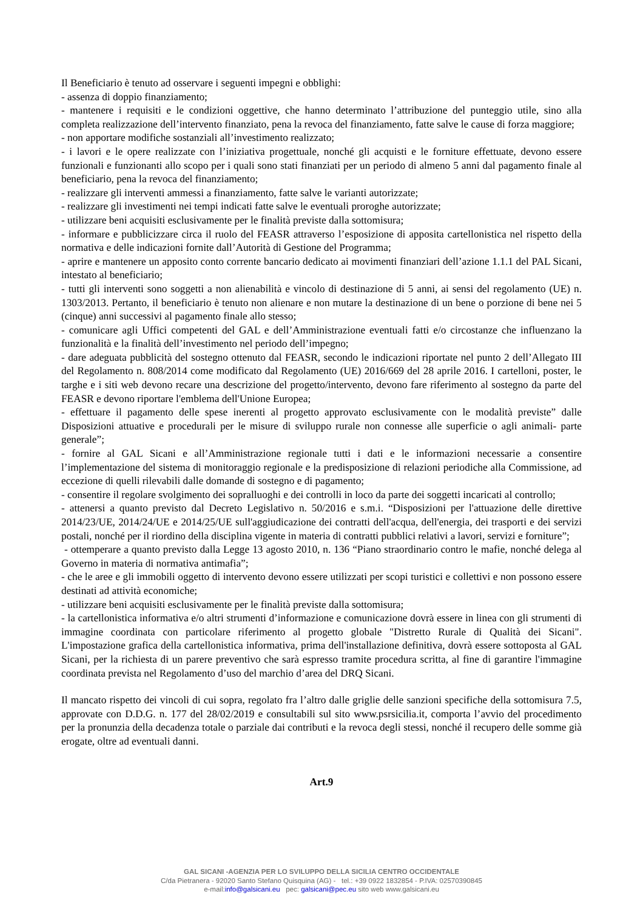Il Beneficiario è tenuto ad osservare i seguenti impegni e obblighi:
- assenza di doppio finanziamento;
- mantenere i requisiti e le condizioni oggettive, che hanno determinato l’attribuzione del punteggio utile, sino alla completa realizzazione dell’intervento finanziato, pena la revoca del finanziamento, fatte salve le cause di forza maggiore;
- non apportare modifiche sostanziali all’investimento realizzato;
- i lavori e le opere realizzate con l’iniziativa progettuale, nonché gli acquisti e le forniture effettuate, devono essere funzionali e funzionanti allo scopo per i quali sono stati finanziati per un periodo di almeno 5 anni dal pagamento finale al beneficiario, pena la revoca del finanziamento;
- realizzare gli interventi ammessi a finanziamento, fatte salve le varianti autorizzate;
- realizzare gli investimenti nei tempi indicati fatte salve le eventuali proroghe autorizzate;
- utilizzare beni acquisiti esclusivamente per le finalità previste dalla sottomisura;
- informare e pubblicizzare circa il ruolo del FEASR attraverso l’esposizione di apposita cartellonistica nel rispetto della normativa e delle indicazioni fornite dall’Autorità di Gestione del Programma;
- aprire e mantenere un apposito conto corrente bancario dedicato ai movimenti finanziari dell’azione 1.1.1 del PAL Sicani, intestato al beneficiario;
- tutti gli interventi sono soggetti a non alienabilità e vincolo di destinazione di 5 anni, ai sensi del regolamento (UE) n. 1303/2013. Pertanto, il beneficiario è tenuto non alienare e non mutare la destinazione di un bene o porzione di bene nei 5 (cinque) anni successivi al pagamento finale allo stesso;
- comunicare agli Uffici competenti del GAL e dell’Amministrazione eventuali fatti e/o circostanze che influenzano la funzionalità e la finalità dell’investimento nel periodo dell’impegno;
- dare adeguata pubblicità del sostegno ottenuto dal FEASR, secondo le indicazioni riportate nel punto 2 dell’Allegato III del Regolamento n. 808/2014 come modificato dal Regolamento (UE) 2016/669 del 28 aprile 2016. I cartelloni, poster, le targhe e i siti web devono recare una descrizione del progetto/intervento, devono fare riferimento al sostegno da parte del FEASR e devono riportare l'emblema dell'Unione Europea;
- effettuare il pagamento delle spese inerenti al progetto approvato esclusivamente con le modalità previste” dalle Disposizioni attuative e procedurali per le misure di sviluppo rurale non connesse alle superficie o agli animali- parte generale”;
- fornire al GAL Sicani e all’Amministrazione regionale tutti i dati e le informazioni necessarie a consentire l’implementazione del sistema di monitoraggio regionale e la predisposizione di relazioni periodiche alla Commissione, ad eccezione di quelli rilevabili dalle domande di sostegno e di pagamento;
- consentire il regolare svolgimento dei sopralluoghi e dei controlli in loco da parte dei soggetti incaricati al controllo;
- attenersi a quanto previsto dal Decreto Legislativo n. 50/2016 e s.m.i. “Disposizioni per l'attuazione delle direttive 2014/23/UE, 2014/24/UE e 2014/25/UE sull'aggiudicazione dei contratti dell'acqua, dell'energia, dei trasporti e dei servizi postali, nonché per il riordino della disciplina vigente in materia di contratti pubblici relativi a lavori, servizi e forniture”;
- ottemperare a quanto previsto dalla Legge 13 agosto 2010, n. 136 “Piano straordinario contro le mafie, nonché delega al Governo in materia di normativa antimafia”;
- che le aree e gli immobili oggetto di intervento devono essere utilizzati per scopi turistici e collettivi e non possono essere destinati ad attività economiche;
- utilizzare beni acquisiti esclusivamente per le finalità previste dalla sottomisura;
- la cartellonistica informativa e/o altri strumenti d’informazione e comunicazione dovrà essere in linea con gli strumenti di immagine coordinata con particolare riferimento al progetto globale "Distretto Rurale di Qualità dei Sicani". L'impostazione grafica della cartellonistica informativa, prima dell'installazione definitiva, dovrà essere sottoposta al GAL Sicani, per la richiesta di un parere preventivo che sarà espresso tramite procedura scritta, al fine di garantire l'immagine coordinata prevista nel Regolamento d’uso del marchio d’area del DRQ Sicani.
Il mancato rispetto dei vincoli di cui sopra, regolato fra l’altro dalle griglie delle sanzioni specifiche della sottomisura 7.5, approvate con D.D.G. n. 177 del 28/02/2019 e consultabili sul sito www.psrsicilia.it, comporta l’avvio del procedimento per la pronunzia della decadenza totale o parziale dai contributi e la revoca degli stessi, nonché il recupero delle somme già erogate, oltre ad eventuali danni.
Art.9
GAL SICANI -AGENZIA PER LO SVILUPPO DELLA SICILIA CENTRO OCCIDENTALE
C/da Pietranera - 92020 Santo Stefano Quisquina (AG) - tel.: +39 0922 1832854 - P.IVA: 02570390845
e-mail:info@galsicani.eu pec: galsicani@pec.eu sito web www.galsicani.eu